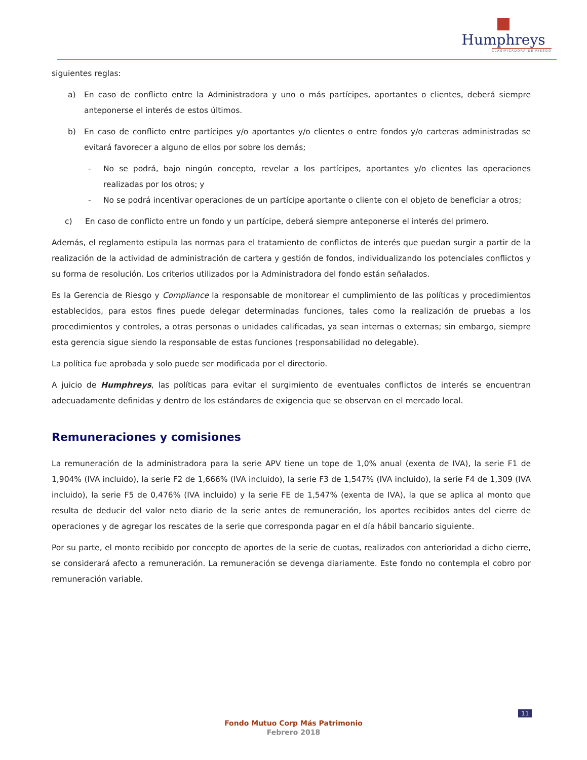Humphreys
CLASIFICADORA DE RIESGO
siguientes reglas:
a) En caso de conflicto entre la Administradora y uno o más partícipes, aportantes o clientes, deberá siempre anteponerse el interés de estos últimos.
b) En caso de conflicto entre partícipes y/o aportantes y/o clientes o entre fondos y/o carteras administradas se evitará favorecer a alguno de ellos por sobre los demás;
- No se podrá, bajo ningún concepto, revelar a los partícipes, aportantes y/o clientes las operaciones realizadas por los otros; y
- No se podrá incentivar operaciones de un partícipe aportante o cliente con el objeto de beneficiar a otros;
c) En caso de conflicto entre un fondo y un partícipe, deberá siempre anteponerse el interés del primero.
Además, el reglamento estipula las normas para el tratamiento de conflictos de interés que puedan surgir a partir de la realización de la actividad de administración de cartera y gestión de fondos, individualizando los potenciales conflictos y su forma de resolución. Los criterios utilizados por la Administradora del fondo están señalados.
Es la Gerencia de Riesgo y Compliance la responsable de monitorear el cumplimiento de las políticas y procedimientos establecidos, para estos fines puede delegar determinadas funciones, tales como la realización de pruebas a los procedimientos y controles, a otras personas o unidades calificadas, ya sean internas o externas; sin embargo, siempre esta gerencia sigue siendo la responsable de estas funciones (responsabilidad no delegable).
La política fue aprobada y solo puede ser modificada por el directorio.
A juicio de Humphreys, las políticas para evitar el surgimiento de eventuales conflictos de interés se encuentran adecuadamente definidas y dentro de los estándares de exigencia que se observan en el mercado local.
Remuneraciones y comisiones
La remuneración de la administradora para la serie APV tiene un tope de 1,0% anual (exenta de IVA), la serie F1 de 1,904% (IVA incluido), la serie F2 de 1,666% (IVA incluido), la serie F3 de 1,547% (IVA incluido), la serie F4 de 1,309 (IVA incluido), la serie F5 de 0,476% (IVA incluido) y la serie FE de 1,547% (exenta de IVA), la que se aplica al monto que resulta de deducir del valor neto diario de la serie antes de remuneración, los aportes recibidos antes del cierre de operaciones y de agregar los rescates de la serie que corresponda pagar en el día hábil bancario siguiente.
Por su parte, el monto recibido por concepto de aportes de la serie de cuotas, realizados con anterioridad a dicho cierre, se considerará afecto a remuneración. La remuneración se devenga diariamente. Este fondo no contempla el cobro por remuneración variable.
11
Fondo Mutuo Corp Más Patrimonio
Febrero 2018